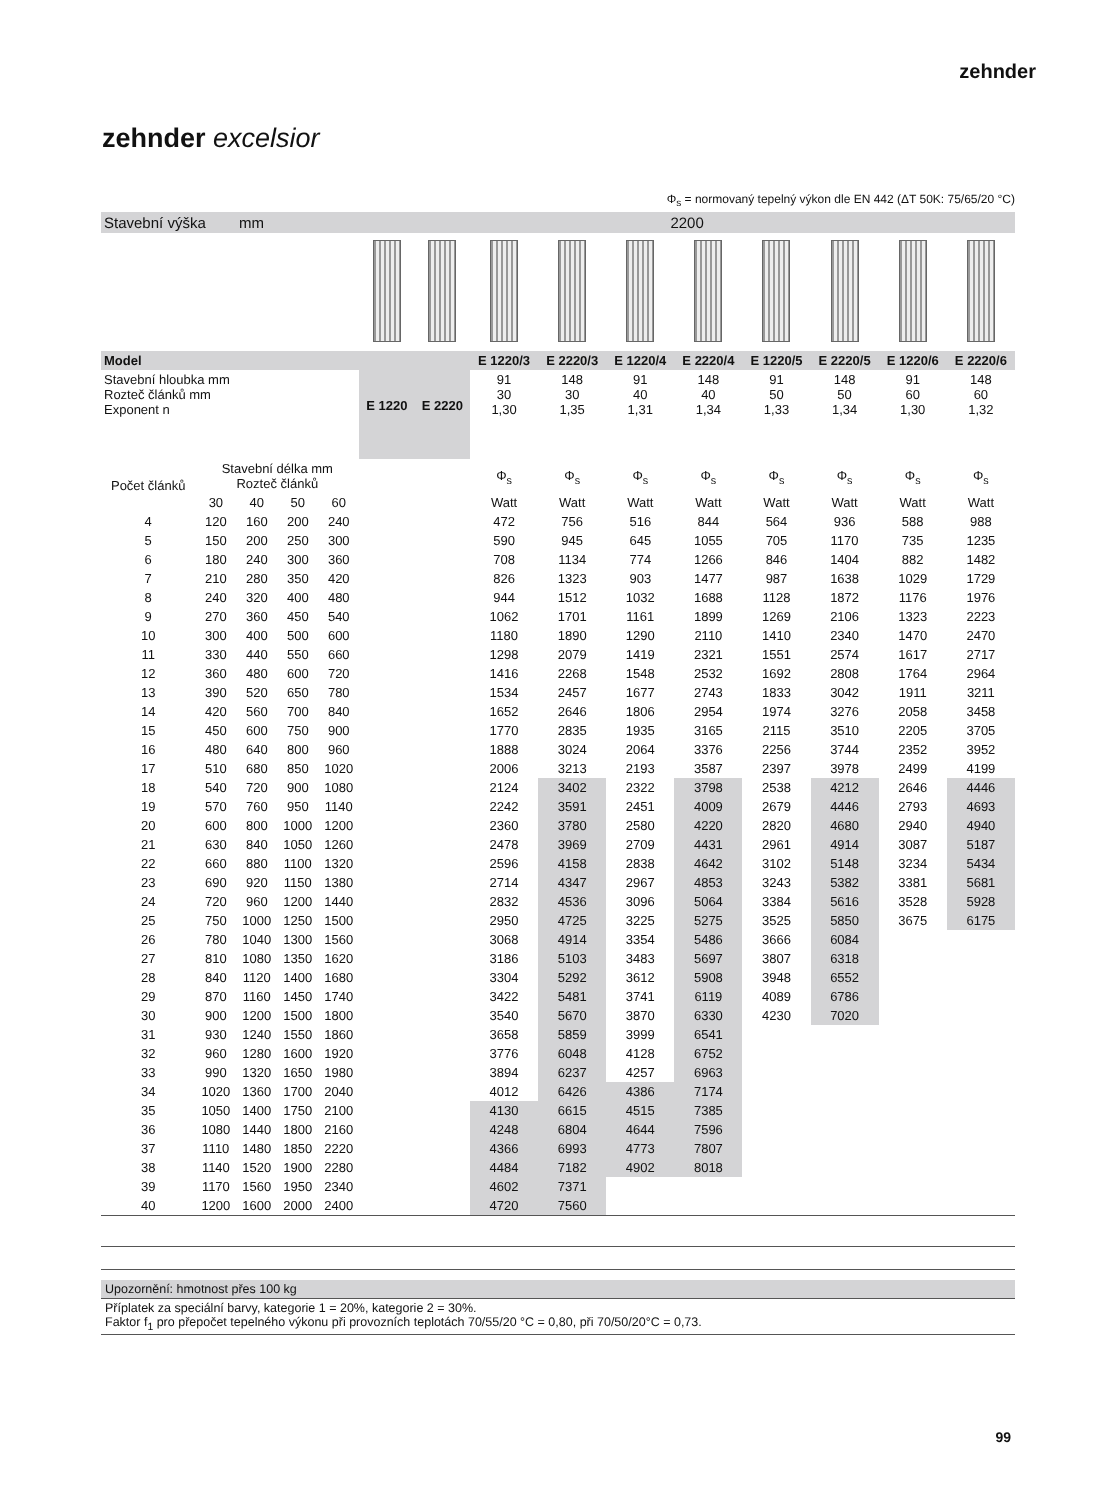zehnder
zehnder excelsior
Φ<sub>s</sub> = normovaný tepelný výkon dle EN 442 (ΔT 50K: 75/65/20 °C)
| Stavební výška mm | | | | | 2200 | | | | | | | | | |
| Model | | | | | E 1220 | E 2220 | E 1220/3 | E 2220/3 | E 1220/4 | E 2220/4 | E 1220/5 | E 2220/5 | E 1220/6 | E 2220/6 |
| Stavební hloubka mm Rozteč článků mm Exponent n | | | | | | | 91 30 1,30 | 148 30 1,35 | 91 40 1,31 | 148 40 1,34 | 91 50 1,33 | 148 50 1,34 | 91 60 1,30 | 148 60 1,32 |
| Počet článků | Stavební délka mm Rozteč článků | | | | | | Φ<sub>s</sub> | Φ<sub>s</sub> | Φ<sub>s</sub> | Φ<sub>s</sub> | Φ<sub>s</sub> | Φ<sub>s</sub> | Φ<sub>s</sub> | Φ<sub>s</sub> |
| | 30 | 40 | 50 | 60 | | | Watt | Watt | Watt | Watt | Watt | Watt | Watt | Watt |
| 4 | 120 | 160 | 200 | 240 | | | 472 | 756 | 516 | 844 | 564 | 936 | 588 | 988 |
| 5 | 150 | 200 | 250 | 300 | | | 590 | 945 | 645 | 1055 | 705 | 1170 | 735 | 1235 |
| 6 | 180 | 240 | 300 | 360 | | | 708 | 1134 | 774 | 1266 | 846 | 1404 | 882 | 1482 |
| 7 | 210 | 280 | 350 | 420 | | | 826 | 1323 | 903 | 1477 | 987 | 1638 | 1029 | 1729 |
| 8 | 240 | 320 | 400 | 480 | | | 944 | 1512 | 1032 | 1688 | 1128 | 1872 | 1176 | 1976 |
| 9 | 270 | 360 | 450 | 540 | | | 1062 | 1701 | 1161 | 1899 | 1269 | 2106 | 1323 | 2223 |
| 10 | 300 | 400 | 500 | 600 | | | 1180 | 1890 | 1290 | 2110 | 1410 | 2340 | 1470 | 2470 |
| 11 | 330 | 440 | 550 | 660 | | | 1298 | 2079 | 1419 | 2321 | 1551 | 2574 | 1617 | 2717 |
| 12 | 360 | 480 | 600 | 720 | | | 1416 | 2268 | 1548 | 2532 | 1692 | 2808 | 1764 | 2964 |
| 13 | 390 | 520 | 650 | 780 | | | 1534 | 2457 | 1677 | 2743 | 1833 | 3042 | 1911 | 3211 |
| 14 | 420 | 560 | 700 | 840 | | | 1652 | 2646 | 1806 | 2954 | 1974 | 3276 | 2058 | 3458 |
| 15 | 450 | 600 | 750 | 900 | | | 1770 | 2835 | 1935 | 3165 | 2115 | 3510 | 2205 | 3705 |
| 16 | 480 | 640 | 800 | 960 | | | 1888 | 3024 | 2064 | 3376 | 2256 | 3744 | 2352 | 3952 |
| 17 | 510 | 680 | 850 | 1020 | | | 2006 | 3213 | 2193 | 3587 | 2397 | 3978 | 2499 | 4199 |
| 18 | 540 | 720 | 900 | 1080 | | | 2124 | 3402 | 2322 | 3798 | 2538 | 4212 | 2646 | 4446 |
| 19 | 570 | 760 | 950 | 1140 | | | 2242 | 3591 | 2451 | 4009 | 2679 | 4446 | 2793 | 4693 |
| 20 | 600 | 800 | 1000 | 1200 | | | 2360 | 3780 | 2580 | 4220 | 2820 | 4680 | 2940 | 4940 |
| 21 | 630 | 840 | 1050 | 1260 | | | 2478 | 3969 | 2709 | 4431 | 2961 | 4914 | 3087 | 5187 |
| 22 | 660 | 880 | 1100 | 1320 | | | 2596 | 4158 | 2838 | 4642 | 3102 | 5148 | 3234 | 5434 |
| 23 | 690 | 920 | 1150 | 1380 | | | 2714 | 4347 | 2967 | 4853 | 3243 | 5382 | 3381 | 5681 |
| 24 | 720 | 960 | 1200 | 1440 | | | 2832 | 4536 | 3096 | 5064 | 3384 | 5616 | 3528 | 5928 |
| 25 | 750 | 1000 | 1250 | 1500 | | | 2950 | 4725 | 3225 | 5275 | 3525 | 5850 | 3675 | 6175 |
| 26 | 780 | 1040 | 1300 | 1560 | | | 3068 | 4914 | 3354 | 5486 | 3666 | 6084 | | |
| 27 | 810 | 1080 | 1350 | 1620 | | | 3186 | 5103 | 3483 | 5697 | 3807 | 6318 | | |
| 28 | 840 | 1120 | 1400 | 1680 | | | 3304 | 5292 | 3612 | 5908 | 3948 | 6552 | | |
| 29 | 870 | 1160 | 1450 | 1740 | | | 3422 | 5481 | 3741 | 6119 | 4089 | 6786 | | |
| 30 | 900 | 1200 | 1500 | 1800 | | | 3540 | 5670 | 3870 | 6330 | 4230 | 7020 | | |
| 31 | 930 | 1240 | 1550 | 1860 | | | 3658 | 5859 | 3999 | 6541 | | | | |
| 32 | 960 | 1280 | 1600 | 1920 | | | 3776 | 6048 | 4128 | 6752 | | | | |
| 33 | 990 | 1320 | 1650 | 1980 | | | 3894 | 6237 | 4257 | 6963 | | | | |
| 34 | 1020 | 1360 | 1700 | 2040 | | | 4012 | 6426 | 4386 | 7174 | | | | |
| 35 | 1050 | 1400 | 1750 | 2100 | | | 4130 | 6615 | 4515 | 7385 | | | | |
| 36 | 1080 | 1440 | 1800 | 2160 | | | 4248 | 6804 | 4644 | 7596 | | | | |
| 37 | 1110 | 1480 | 1850 | 2220 | | | 4366 | 6993 | 4773 | 7807 | | | | |
| 38 | 1140 | 1520 | 1900 | 2280 | | | 4484 | 7182 | 4902 | 8018 | | | | |
| 39 | 1170 | 1560 | 1950 | 2340 | | | 4602 | 7371 | | | | | | |
| 40 | 1200 | 1600 | 2000 | 2400 | | | 4720 | 7560 | | | | | | |
Upozornění: hmotnost přes 100 kg
Příplatek za speciální barvy, kategorie 1 = 20%, kategorie 2 = 30%.
Faktor f<sub>1</sub> pro přepočet tepelného výkonu při provozních teplotách 70/55/20 °C = 0,80, při 70/50/20°C = 0,73.
99